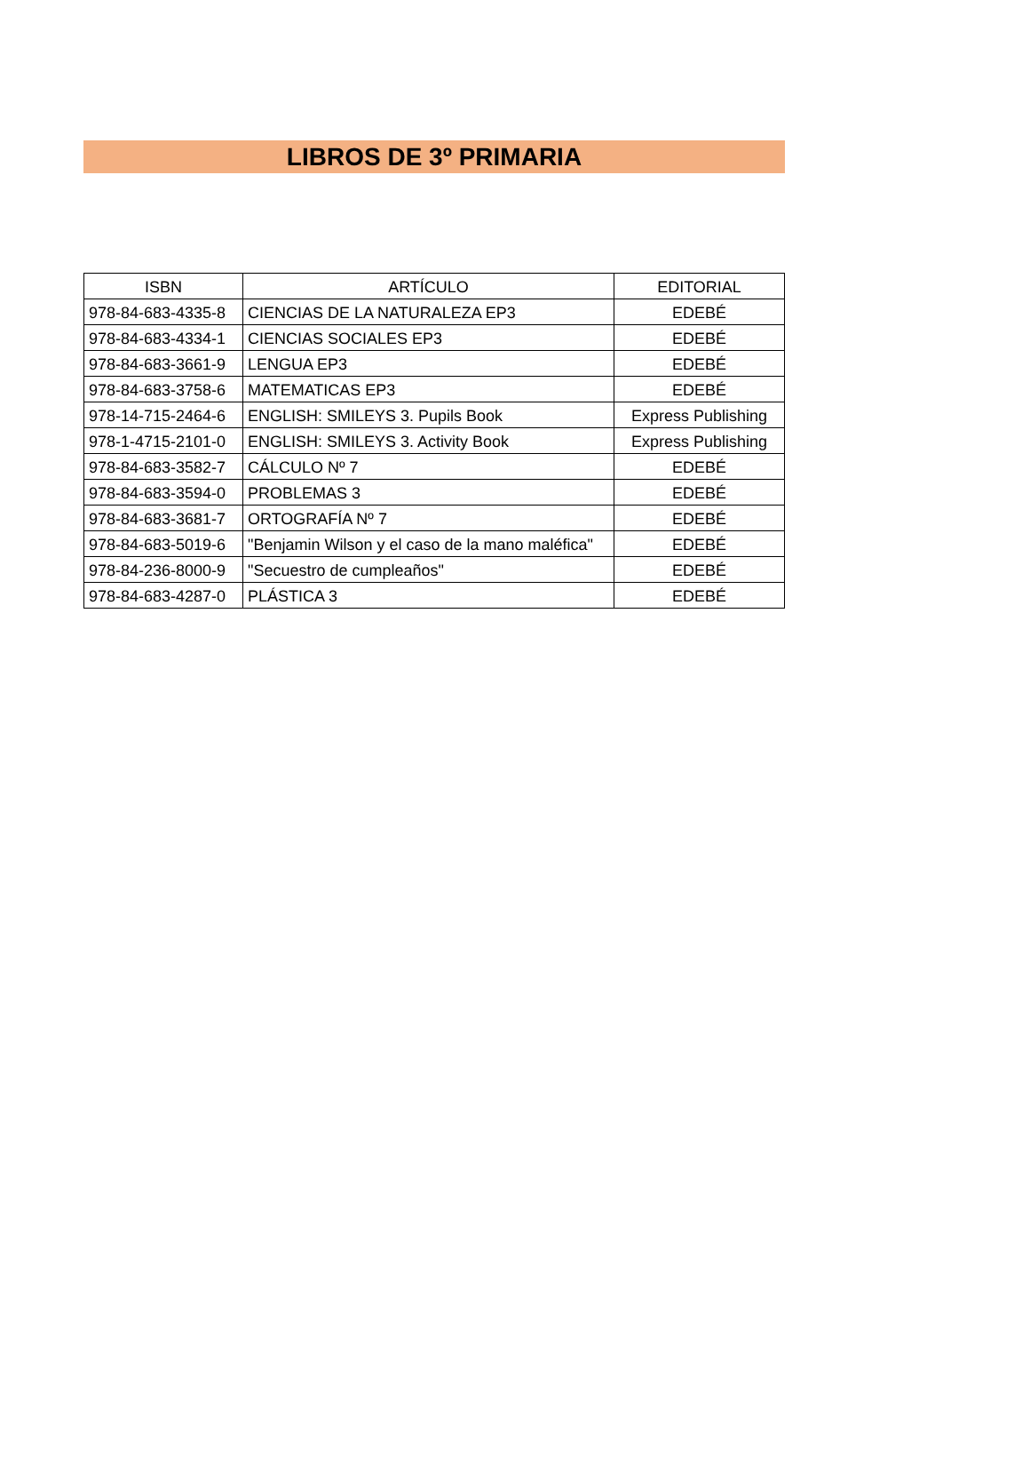LIBROS DE 3º PRIMARIA
| ISBN | ARTÍCULO | EDITORIAL |
| --- | --- | --- |
| 978-84-683-4335-8 | CIENCIAS DE LA NATURALEZA EP3 | EDEBÉ |
| 978-84-683-4334-1 | CIENCIAS SOCIALES EP3 | EDEBÉ |
| 978-84-683-3661-9 | LENGUA EP3 | EDEBÉ |
| 978-84-683-3758-6 | MATEMATICAS EP3 | EDEBÉ |
| 978-14-715-2464-6 | ENGLISH: SMILEYS 3. Pupils Book | Express Publishing |
| 978-1-4715-2101-0 | ENGLISH: SMILEYS 3. Activity Book | Express Publishing |
| 978-84-683-3582-7 | CÁLCULO Nº 7 | EDEBÉ |
| 978-84-683-3594-0 | PROBLEMAS 3 | EDEBÉ |
| 978-84-683-3681-7 | ORTOGRAFÍA Nº 7 | EDEBÉ |
| 978-84-683-5019-6 | "Benjamin Wilson y el caso de la mano maléfica" | EDEBÉ |
| 978-84-236-8000-9 | "Secuestro de cumpleaños" | EDEBÉ |
| 978-84-683-4287-0 | PLÁSTICA 3 | EDEBÉ |